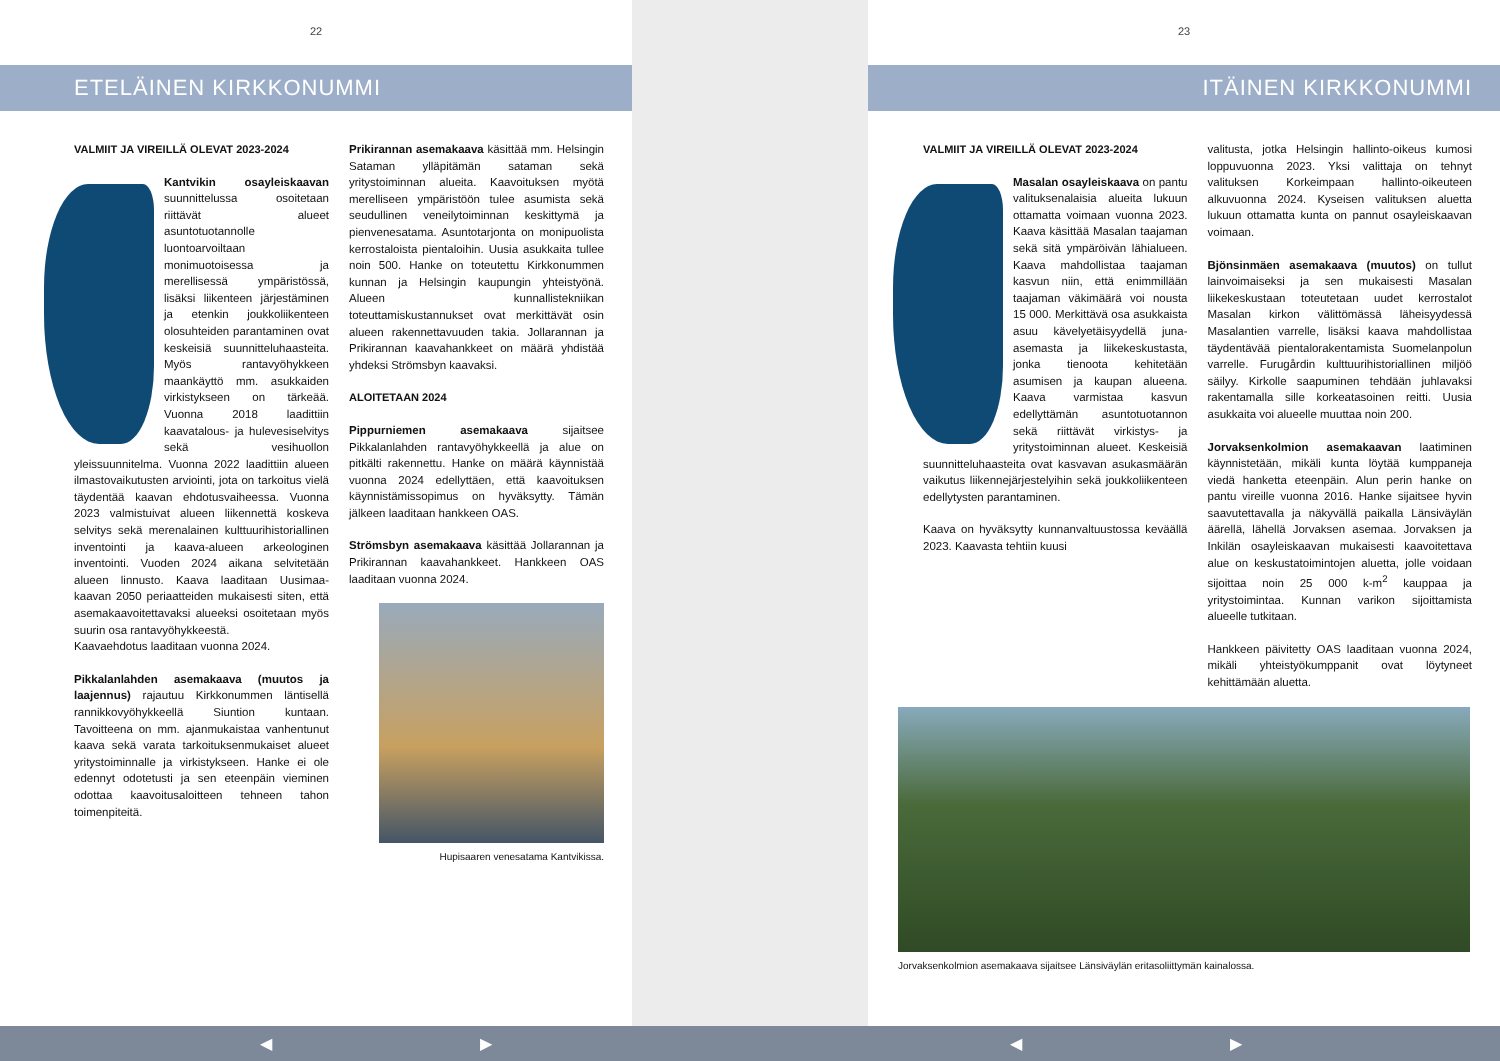22
ETELÄINEN KIRKKONUMMI
VALMIIT JA VIREILLÄ OLEVAT 2023-2024
Kantvikin osayleiskaavan suunnittelussa osoitetaan riittävät alueet asuntotuotannolle luontoarvoiltaan monimuotoisessa ja merellisessä ympäristössä, lisäksi liikenteen järjestäminen ja etenkin joukkoliikenteen olosuhteiden parantaminen ovat keskeisiä suunnitteluhaasteita. Myös rantavyöhykkeen maankäyttö mm. asukkaiden virkistykseen on tärkeää. Vuonna 2018 laadittiin kaavatalous- ja hulevesiselvitys sekä vesihuollon yleissuunnitelma. Vuonna 2022 laadittiin alueen ilmastovaikutusten arviointi, jota on tarkoitus vielä täydentää kaavan ehdotusvaiheessa. Vuonna 2023 valmistuivat alueen liikennettä koskeva selvitys sekä merenalainen kulttuurihistoriallinen inventointi ja kaava-alueen arkeologinen inventointi. Vuoden 2024 aikana selvitetään alueen linnusto. Kaava laaditaan Uusimaa-kaavan 2050 periaatteiden mukaisesti siten, että asemakaavoitettavaksi alueeksi osoitetaan myös suurin osa rantavyöhykkeestä.
Kaavaehdotus laaditaan vuonna 2024.
Pikkalanlahden asemakaava (muutos ja laajennus) rajautuu Kirkkonummen läntisellä rannikkovyöhykkeellä Siuntion kuntaan. Tavoitteena on mm. ajanmukaistaa vanhentunut kaava sekä varata tarkoituksenmukaiset alueet yritystoiminnalle ja virkistykseen. Hanke ei ole edennyt odotetusti ja sen eteenpäin vieminen odottaa kaavoitusaloitteen tehneen tahon toimenpiteitä.
Prikirannan asemakaava käsittää mm. Helsingin Sataman ylläpitämän sataman sekä yritystoiminnan alueita. Kaavoituksen myötä merelliseen ympäristöön tulee asumista sekä seudullinen veneilytoiminnan keskittymä ja pienvenesatama. Asuntotarjonta on monipuolista kerrostaloista pientaloihin. Uusia asukkaita tullee noin 500. Hanke on toteutettu Kirkkonummen kunnan ja Helsingin kaupungin yhteistyönä. Alueen kunnallistekniikan toteuttamiskustannukset ovat merkittävät osin alueen rakennettavuuden takia. Jollarannan ja Prikirannan kaavahankkeet on määrä yhdistää yhdeksi Strömsbyn kaavaksi.
ALOITETAAN 2024
Pippurniemen asemakaava sijaitsee Pikkalanlahden rantavyöhykkeellä ja alue on pitkälti rakennettu. Hanke on määrä käynnistää vuonna 2024 edellyttäen, että kaavoituksen käynnistämissopimus on hyväksytty. Tämän jälkeen laaditaan hankkeen OAS.
Strömsbyn asemakaava käsittää Jollarannan ja Prikirannan kaavahankkeet. Hankkeen OAS laaditaan vuonna 2024.
Hupisaaren venesatama Kantvikissa.
23
ITÄINEN KIRKKONUMMI
VALMIIT JA VIREILLÄ OLEVAT 2023-2024
Masalan osayleiskaava on pantu valituksenalaisia alueita lukuun ottamatta voimaan vuonna 2023. Kaava käsittää Masalan taajaman sekä sitä ympäröivän lähialueen. Kaava mahdollistaa taajaman kasvun niin, että enimmillään taajaman väkimäärä voi nousta 15 000. Merkittävä osa asukkaista asuu kävelyetäisyydellä juna-asemasta ja liikekeskustasta, jonka tienoota kehitetään asumisen ja kaupan alueena. Kaava varmistaa kasvun edellyttämän asuntotuotannon sekä riittävät virkistys- ja yritystoiminnan alueet. Keskeisiä suunnitteluhaasteita ovat kasvavan asukasmäärän vaikutus liikennejärjestelyihin sekä joukkoliikenteen edellytysten parantaminen.
Kaava on hyväksytty kunnanvaltuustossa keväällä 2023. Kaavasta tehtiin kuusi
valitusta, jotka Helsingin hallinto-oikeus kumosi loppuvuonna 2023. Yksi valittaja on tehnyt valituksen Korkeimpaan hallinto-oikeuteen alkuvuonna 2024. Kyseisen valituksen aluetta lukuun ottamatta kunta on pannut osayleiskaavan voimaan.
Bjönsinmäen asemakaava (muutos) on tullut lainvoimaiseksi ja sen mukaisesti Masalan liikekeskustaan toteutetaan uudet kerrostalot Masalan kirkon välittömässä läheisyydessä Masalantien varrelle, lisäksi kaava mahdollistaa täydentävää pientalorakentamista Suomelanpolun varrelle. Furugårdin kulttuurihistoriallinen miljöö säilyy. Kirkolle saapuminen tehdään juhlavaksi rakentamalla sille korkeatasoinen reitti. Uusia asukkaita voi alueelle muuttaa noin 200.
Jorvaksenkolmion asemakaavan laatiminen käynnistetään, mikäli kunta löytää kumppaneja viedä hanketta eteenpäin. Alun perin hanke on pantu vireille vuonna 2016. Hanke sijaitsee hyvin saavutettavalla ja näkyvällä paikalla Länsiväylän äärellä, lähellä Jorvaksen asemaa. Jorvaksen ja Inkilän osayleiskaavan mukaisesti kaavoitettava alue on keskustatoimintojen aluetta, jolle voidaan sijoittaa noin 25 000 k-m<sup>2</sup> kauppaa ja yritystoimintaa. Kunnan varikon sijoittamista alueelle tutkitaan.
Hankkeen päivitetty OAS laaditaan vuonna 2024, mikäli yhteistyökumppanit ovat löytyneet kehittämään aluetta.
Jorvaksenkolmion asemakaava sijaitsee Länsiväylän eritasoliittymän kainalossa.
◀ ▶ ◀ ▶